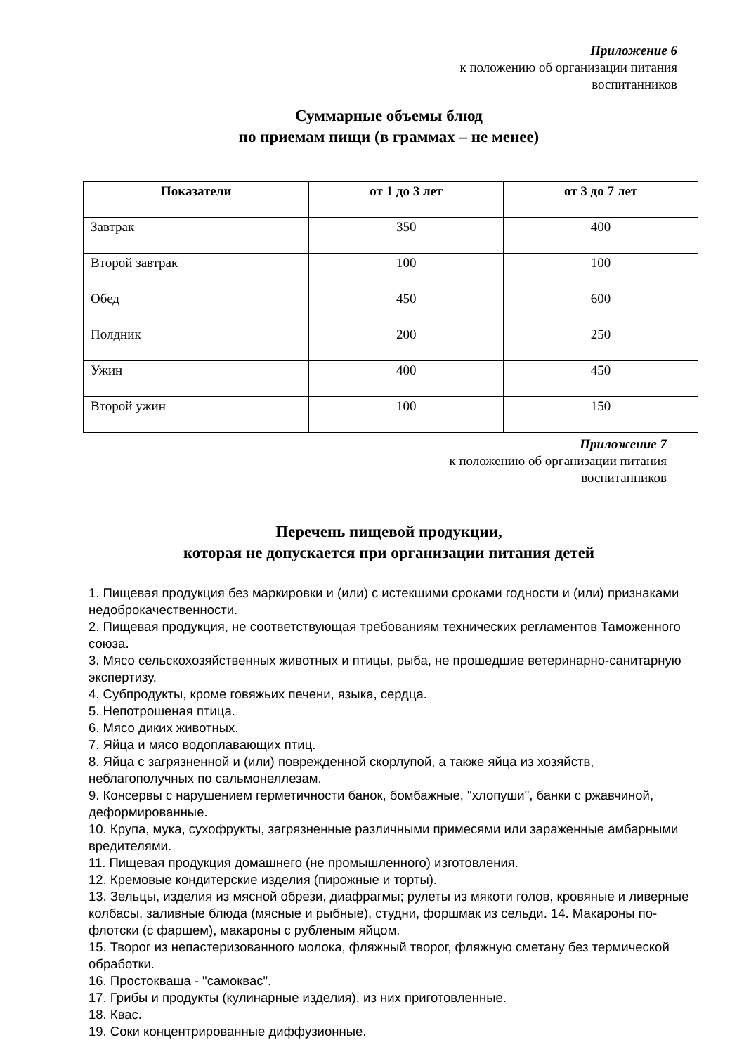Приложение 6
к положению об организации питания
воспитанников
Суммарные объемы блюд
по приемам пищи (в граммах – не менее)
| Показатели | от 1 до 3 лет | от 3 до 7 лет |
| --- | --- | --- |
| Завтрак | 350 | 400 |
| Второй завтрак | 100 | 100 |
| Обед | 450 | 600 |
| Полдник | 200 | 250 |
| Ужин | 400 | 450 |
| Второй ужин | 100 | 150 |
Приложение 7
к положению об организации питания
воспитанников
Перечень пищевой продукции,
которая не допускается при организации питания детей
1. Пищевая продукция без маркировки и (или) с истекшими сроками годности и (или) признаками недоброкачественности.
2. Пищевая продукция, не соответствующая требованиям технических регламентов Таможенного союза.
3. Мясо сельскохозяйственных животных и птицы, рыба, не прошедшие ветеринарно-санитарную экспертизу.
4. Субпродукты, кроме говяжьих печени, языка, сердца.
5. Непотрошеная птица.
6. Мясо диких животных.
7. Яйца и мясо водоплавающих птиц.
8. Яйца с загрязненной и (или) поврежденной скорлупой, а также яйца из хозяйств, неблагополучных по сальмонеллезам.
9. Консервы с нарушением герметичности банок, бомбажные, "хлопуши", банки с ржавчиной, деформированные.
10. Крупа, мука, сухофрукты, загрязненные различными примесями или зараженные амбарными вредителями.
11. Пищевая продукция домашнего (не промышленного) изготовления.
12. Кремовые кондитерские изделия (пирожные и торты).
13. Зельцы, изделия из мясной обрези, диафрагмы; рулеты из мякоти голов, кровяные и ливерные колбасы, заливные блюда (мясные и рыбные), студни, форшмак из сельди. 14. Макароны по-флотски (с фаршем), макароны с рубленым яйцом.
15. Творог из непастеризованного молока, фляжный творог, фляжную сметану без термической обработки.
16. Простокваша - "самоквас".
17. Грибы и продукты (кулинарные изделия), из них приготовленные.
18. Квас.
19. Соки концентрированные диффузионные.